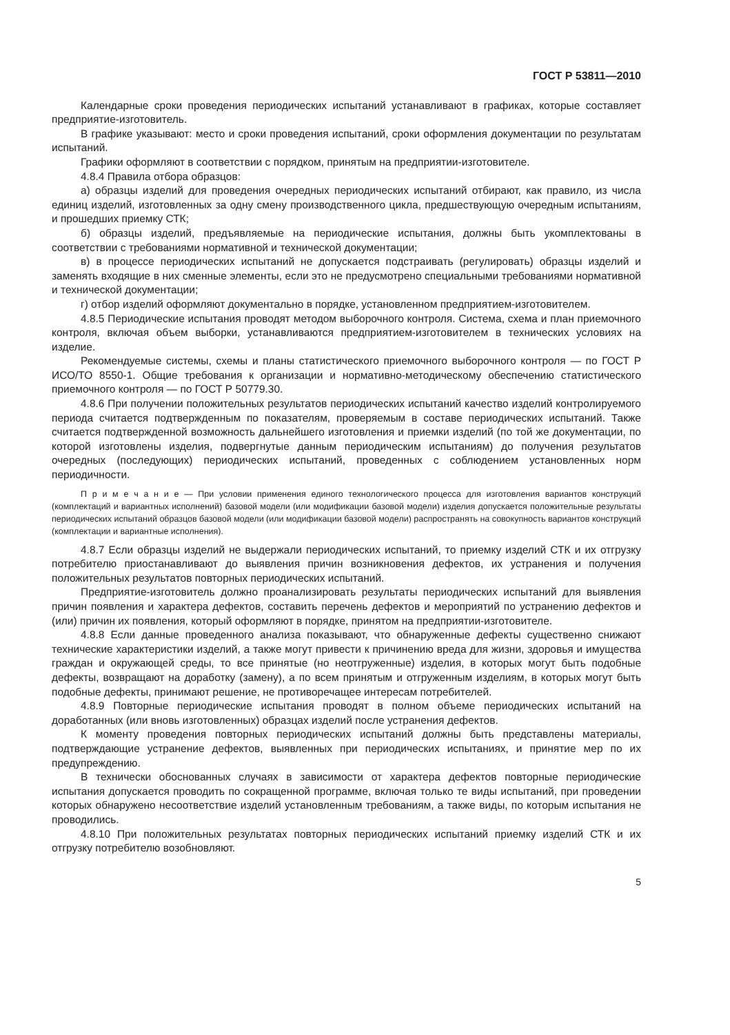ГОСТ Р 53811—2010
Календарные сроки проведения периодических испытаний устанавливают в графиках, которые составляет предприятие-изготовитель.
В графике указывают: место и сроки проведения испытаний, сроки оформления документации по результатам испытаний.
Графики оформляют в соответствии с порядком, принятым на предприятии-изготовителе.
4.8.4 Правила отбора образцов:
а) образцы изделий для проведения очередных периодических испытаний отбирают, как правило, из числа единиц изделий, изготовленных за одну смену производственного цикла, предшествующую очередным испытаниям, и прошедших приемку СТК;
б) образцы изделий, предъявляемые на периодические испытания, должны быть укомплектованы в соответствии с требованиями нормативной и технической документации;
в) в процессе периодических испытаний не допускается подстраивать (регулировать) образцы изделий и заменять входящие в них сменные элементы, если это не предусмотрено специальными требованиями нормативной и технической документации;
г) отбор изделий оформляют документально в порядке, установленном предприятием-изготовителем.
4.8.5 Периодические испытания проводят методом выборочного контроля. Система, схема и план приемочного контроля, включая объем выборки, устанавливаются предприятием-изготовителем в технических условиях на изделие.
Рекомендуемые системы, схемы и планы статистического приемочного выборочного контроля — по ГОСТ Р ИСО/ТО 8550-1. Общие требования к организации и нормативно-методическому обеспечению статистического приемочного контроля — по ГОСТ Р 50779.30.
4.8.6 При получении положительных результатов периодических испытаний качество изделий контролируемого периода считается подтвержденным по показателям, проверяемым в составе периодических испытаний. Также считается подтвержденной возможность дальнейшего изготовления и приемки изделий (по той же документации, по которой изготовлены изделия, подвергнутые данным периодическим испытаниям) до получения результатов очередных (последующих) периодических испытаний, проведенных с соблюдением установленных норм периодичности.
П р и м е ч а н и е — При условии применения единого технологического процесса для изготовления вариантов конструкций (комплектаций и вариантных исполнений) базовой модели (или модификации базовой модели) изделия допускается положительные результаты периодических испытаний образцов базовой модели (или модификации базовой модели) распространять на совокупность вариантов конструкций (комплектации и вариантные исполнения).
4.8.7 Если образцы изделий не выдержали периодических испытаний, то приемку изделий СТК и их отгрузку потребителю приостанавливают до выявления причин возникновения дефектов, их устранения и получения положительных результатов повторных периодических испытаний.
Предприятие-изготовитель должно проанализировать результаты периодических испытаний для выявления причин появления и характера дефектов, составить перечень дефектов и мероприятий по устранению дефектов и (или) причин их появления, который оформляют в порядке, принятом на предприятии-изготовителе.
4.8.8 Если данные проведенного анализа показывают, что обнаруженные дефекты существенно снижают технические характеристики изделий, а также могут привести к причинению вреда для жизни, здоровья и имущества граждан и окружающей среды, то все принятые (но неотгруженные) изделия, в которых могут быть подобные дефекты, возвращают на доработку (замену), а по всем принятым и отгруженным изделиям, в которых могут быть подобные дефекты, принимают решение, не противоречащее интересам потребителей.
4.8.9 Повторные периодические испытания проводят в полном объеме периодических испытаний на доработанных (или вновь изготовленных) образцах изделий после устранения дефектов.
К моменту проведения повторных периодических испытаний должны быть представлены материалы, подтверждающие устранение дефектов, выявленных при периодических испытаниях, и принятие мер по их предупреждению.
В технически обоснованных случаях в зависимости от характера дефектов повторные периодические испытания допускается проводить по сокращенной программе, включая только те виды испытаний, при проведении которых обнаружено несоответствие изделий установленным требованиям, а также виды, по которым испытания не проводились.
4.8.10 При положительных результатах повторных периодических испытаний приемку изделий СТК и их отгрузку потребителю возобновляют.
5